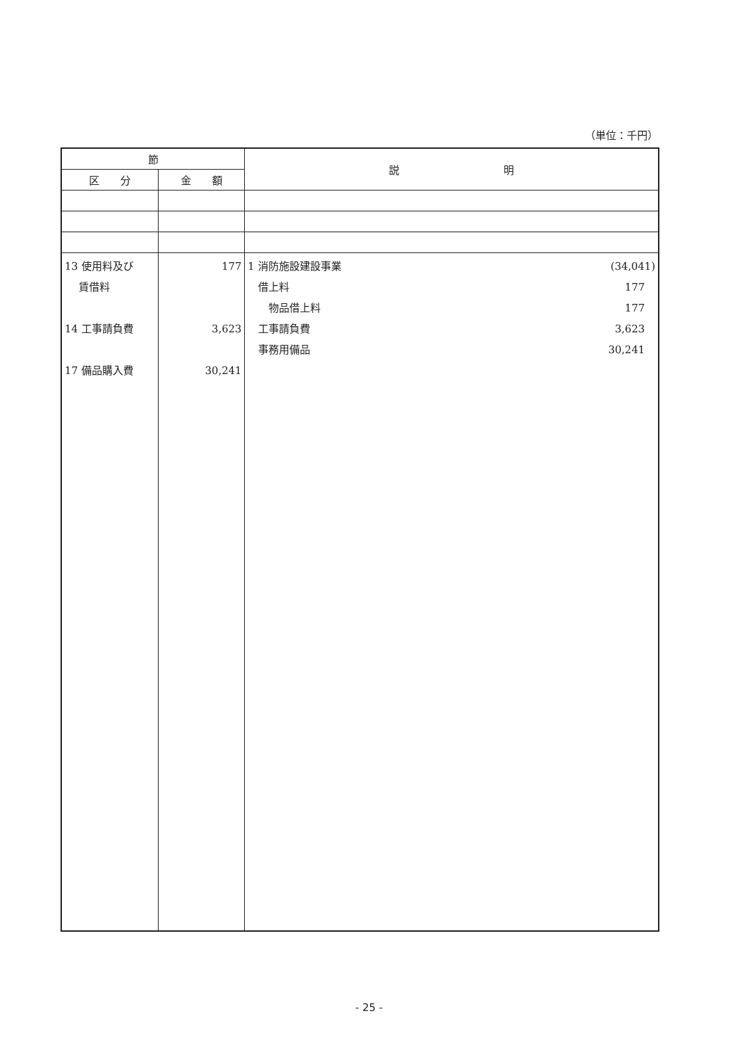（単位：千円）
| 節 | | 説 明 |
| --- | --- | --- |
| 区 分 | 金 額 | |
| 13 使用料及び 賃借料 14 工事請負費 17 備品購入費 | 177 3,623 30,241 | 1 消防施設建設事業 (34,041) 借上料 177 物品借上料 177 工事請負費 3,623 事務用備品 30,241 |
- 25 -